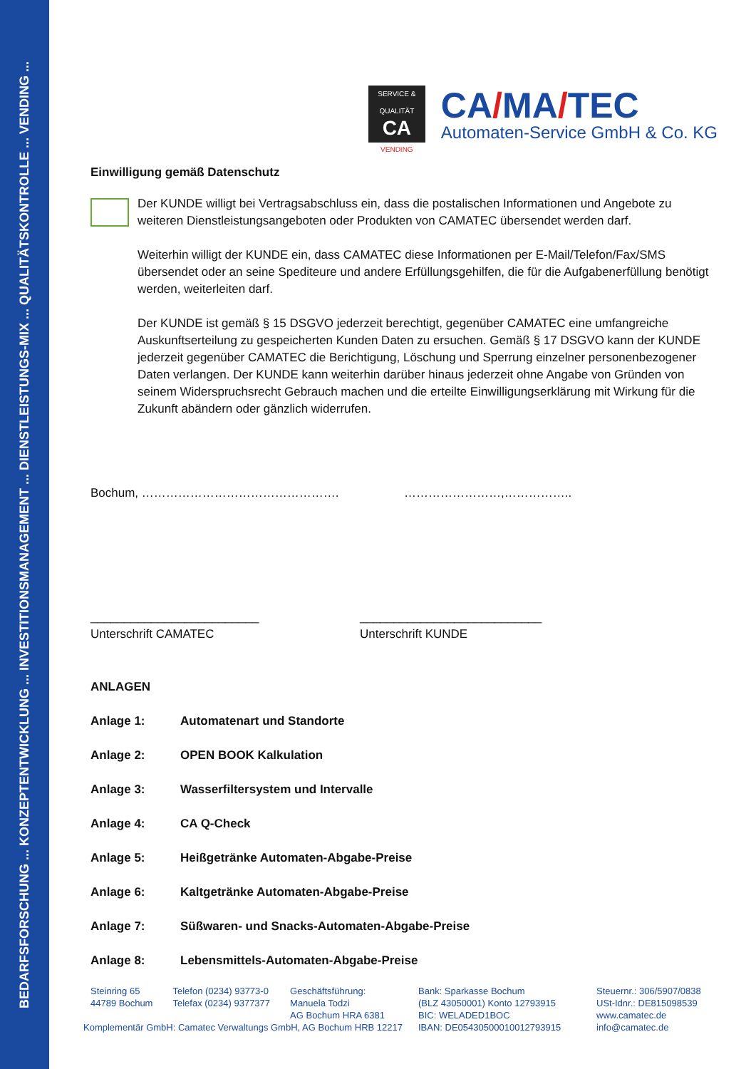BEDARFSFORSCHUNG ... KONZEPTENTWICKLUNG ... INVESTITIONSMANAGEMENT ... DIENSTLEISTUNGS-MIX ... QUALITÄTSKONTROLLE ... VENDING ...
SERVICE & QUALITÄT
CA
VENDING
CA/MA/TEC
Automaten-Service GmbH & Co. KG
Einwilligung gemäß Datenschutz
Der KUNDE willigt bei Vertragsabschluss ein, dass die postalischen Informationen und Angebote zu weiteren Dienstleistungsangeboten oder Produkten von CAMATEC übersendet werden darf.
Weiterhin willigt der KUNDE ein, dass CAMATEC diese Informationen per E-Mail/Telefon/Fax/SMS übersendet oder an seine Spediteure und andere Erfüllungsgehilfen, die für die Aufgabenerfüllung benötigt werden, weiterleiten darf.
Der KUNDE ist gemäß § 15 DSGVO jederzeit berechtigt, gegenüber CAMATEC eine umfangreiche Auskunftserteilung zu gespeicherten Kunden Daten zu ersuchen. Gemäß § 17 DSGVO kann der KUNDE jederzeit gegenüber CAMATEC die Berichtigung, Löschung und Sperrung einzelner personenbezogener Daten verlangen. Der KUNDE kann weiterhin darüber hinaus jederzeit ohne Angabe von Gründen von seinem Widerspruchsrecht Gebrauch machen und die erteilte Einwilligungserklärung mit Wirkung für die Zukunft abändern oder gänzlich widerrufen.
Bochum, …………………………………………. ……………………,……………..
_________________________
Unterschrift CAMATEC
___________________________
Unterschrift KUNDE
ANLAGEN
| Anlage 1: | Automatenart und Standorte |
| Anlage 2: | OPEN BOOK Kalkulation |
| Anlage 3: | Wasserfiltersystem und Intervalle |
| Anlage 4: | CA Q-Check |
| Anlage 5: | Heißgetränke Automaten-Abgabe-Preise |
| Anlage 6: | Kaltgetränke Automaten-Abgabe-Preise |
| Anlage 7: | Süßwaren- und Snacks-Automaten-Abgabe-Preise |
| Anlage 8: | Lebensmittels-Automaten-Abgabe-Preise |
Steinring 65
44789 Bochum
Telefon (0234) 93773-0
Telefax (0234) 9377377
Geschäftsführung:
Manuela Todzi
AG Bochum HRA 6381
Komplementär GmbH: Camatec Verwaltungs GmbH, AG Bochum HRB 12217
Bank: Sparkasse Bochum
(BLZ 43050001) Konto 12793915
BIC: WELADED1BOC
IBAN: DE05430500010012793915
Steuernr.: 306/5907/0838
USt-Idnr.: DE815098539
www.camatec.de
info@camatec.de